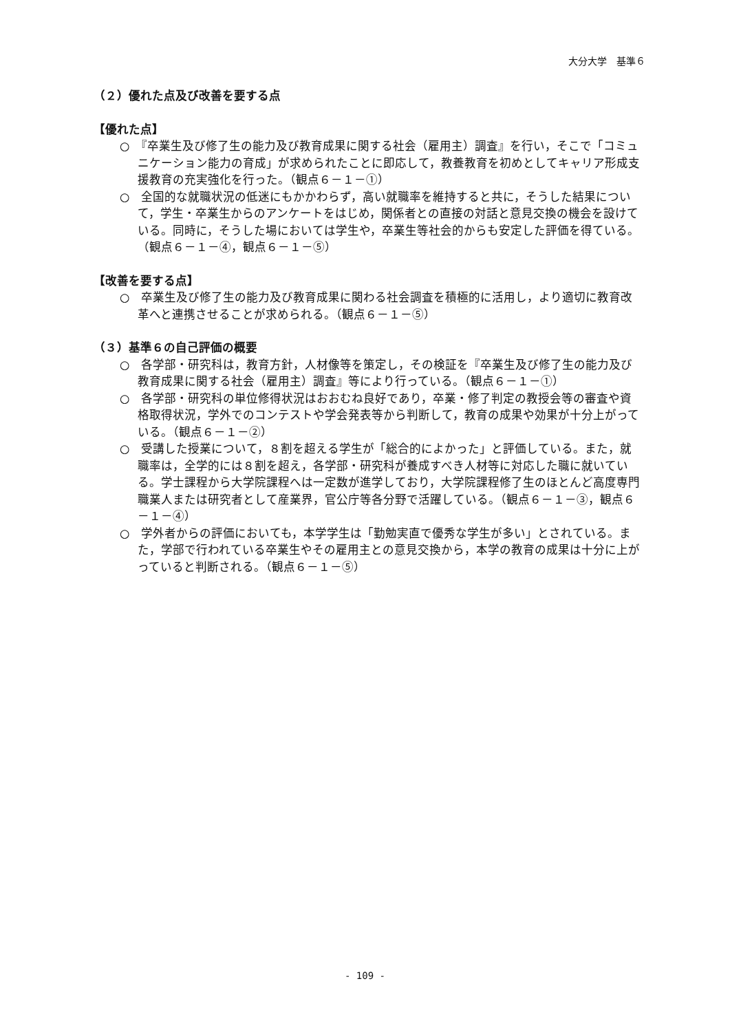大分大学　基準６
（２）優れた点及び改善を要する点
【優れた点】
○　『卒業生及び修了生の能力及び教育成果に関する社会（雇用主）調査』を行い，そこで「コミュニケーション能力の育成」が求められたことに即応して，教養教育を初めとしてキャリア形成支援教育の充実強化を行った。（観点６－１－①）
○　全国的な就職状況の低迷にもかかわらず，高い就職率を維持すると共に，そうした結果について，学生・卒業生からのアンケートをはじめ，関係者との直接の対話と意見交換の機会を設けている。同時に，そうした場においては学生や，卒業生等社会的からも安定した評価を得ている。（観点６－１－④，観点６－１－⑤）
【改善を要する点】
○　卒業生及び修了生の能力及び教育成果に関わる社会調査を積極的に活用し，より適切に教育改革へと連携させることが求められる。（観点６－１－⑤）
（３）基準６の自己評価の概要
○　各学部・研究科は，教育方針，人材像等を策定し，その検証を『卒業生及び修了生の能力及び教育成果に関する社会（雇用主）調査』等により行っている。（観点６－１－①）
○　各学部・研究科の単位修得状況はおおむね良好であり，卒業・修了判定の教授会等の審査や資格取得状況，学外でのコンテストや学会発表等から判断して，教育の成果や効果が十分上がっている。（観点６－１－②）
○　受講した授業について，８割を超える学生が「総合的によかった」と評価している。また，就職率は，全学的には８割を超え，各学部・研究科が養成すべき人材等に対応した職に就いている。学士課程から大学院課程へは一定数が進学しており，大学院課程修了生のほとんど高度専門職業人または研究者として産業界，官公庁等各分野で活躍している。（観点６－１－③，観点６－１－④）
○　学外者からの評価においても，本学学生は「勤勉実直で優秀な学生が多い」とされている。また，学部で行われている卒業生やその雇用主との意見交換から，本学の教育の成果は十分に上がっていると判断される。（観点６－１－⑤）
- 109 -